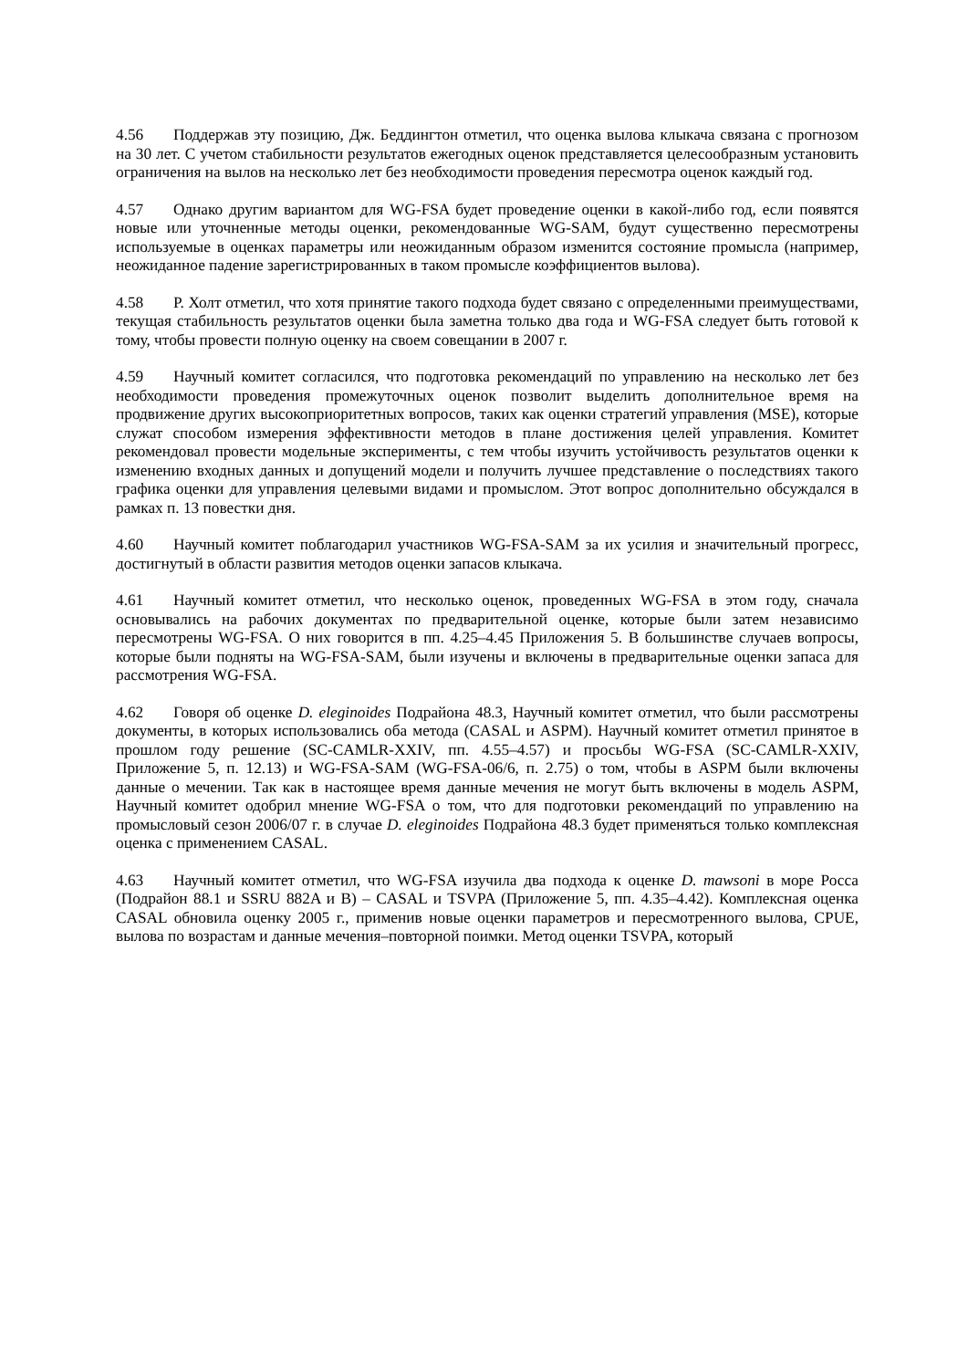4.56 Поддержав эту позицию, Дж. Беддингтон отметил, что оценка вылова клыкача связана с прогнозом на 30 лет. С учетом стабильности результатов ежегодных оценок представляется целесообразным установить ограничения на вылов на несколько лет без необходимости проведения пересмотра оценок каждый год.
4.57 Однако другим вариантом для WG-FSA будет проведение оценки в какой-либо год, если появятся новые или уточненные методы оценки, рекомендованные WG-SAM, будут существенно пересмотрены используемые в оценках параметры или неожиданным образом изменится состояние промысла (например, неожиданное падение зарегистрированных в таком промысле коэффициентов вылова).
4.58 Р. Холт отметил, что хотя принятие такого подхода будет связано с определенными преимуществами, текущая стабильность результатов оценки была заметна только два года и WG-FSA следует быть готовой к тому, чтобы провести полную оценку на своем совещании в 2007 г.
4.59 Научный комитет согласился, что подготовка рекомендаций по управлению на несколько лет без необходимости проведения промежуточных оценок позволит выделить дополнительное время на продвижение других высокоприоритетных вопросов, таких как оценки стратегий управления (MSE), которые служат способом измерения эффективности методов в плане достижения целей управления. Комитет рекомендовал провести модельные эксперименты, с тем чтобы изучить устойчивость результатов оценки к изменению входных данных и допущений модели и получить лучшее представление о последствиях такого графика оценки для управления целевыми видами и промыслом. Этот вопрос дополнительно обсуждался в рамках п. 13 повестки дня.
4.60 Научный комитет поблагодарил участников WG-FSA-SAM за их усилия и значительный прогресс, достигнутый в области развития методов оценки запасов клыкача.
4.61 Научный комитет отметил, что несколько оценок, проведенных WG-FSA в этом году, сначала основывались на рабочих документах по предварительной оценке, которые были затем независимо пересмотрены WG-FSA. О них говорится в пп. 4.25–4.45 Приложения 5. В большинстве случаев вопросы, которые были подняты на WG-FSA-SAM, были изучены и включены в предварительные оценки запаса для рассмотрения WG-FSA.
4.62 Говоря об оценке D. eleginoides Подрайона 48.3, Научный комитет отметил, что были рассмотрены документы, в которых использовались оба метода (CASAL и ASPM). Научный комитет отметил принятое в прошлом году решение (SC-CAMLR-XXIV, пп. 4.55–4.57) и просьбы WG-FSA (SC-CAMLR-XXIV, Приложение 5, п. 12.13) и WG-FSA-SAM (WG-FSA-06/6, п. 2.75) о том, чтобы в ASPM были включены данные о мечении. Так как в настоящее время данные мечения не могут быть включены в модель ASPM, Научный комитет одобрил мнение WG-FSA о том, что для подготовки рекомендаций по управлению на промысловый сезон 2006/07 г. в случае D. eleginoides Подрайона 48.3 будет применяться только комплексная оценка с применением CASAL.
4.63 Научный комитет отметил, что WG-FSA изучила два подхода к оценке D. mawsoni в море Росса (Подрайон 88.1 и SSRU 882A и B) – CASAL и TSVPA (Приложение 5, пп. 4.35–4.42). Комплексная оценка CASAL обновила оценку 2005 г., применив новые оценки параметров и пересмотренного вылова, CPUE, вылова по возрастам и данные мечения–повторной поимки. Метод оценки TSVPA, который